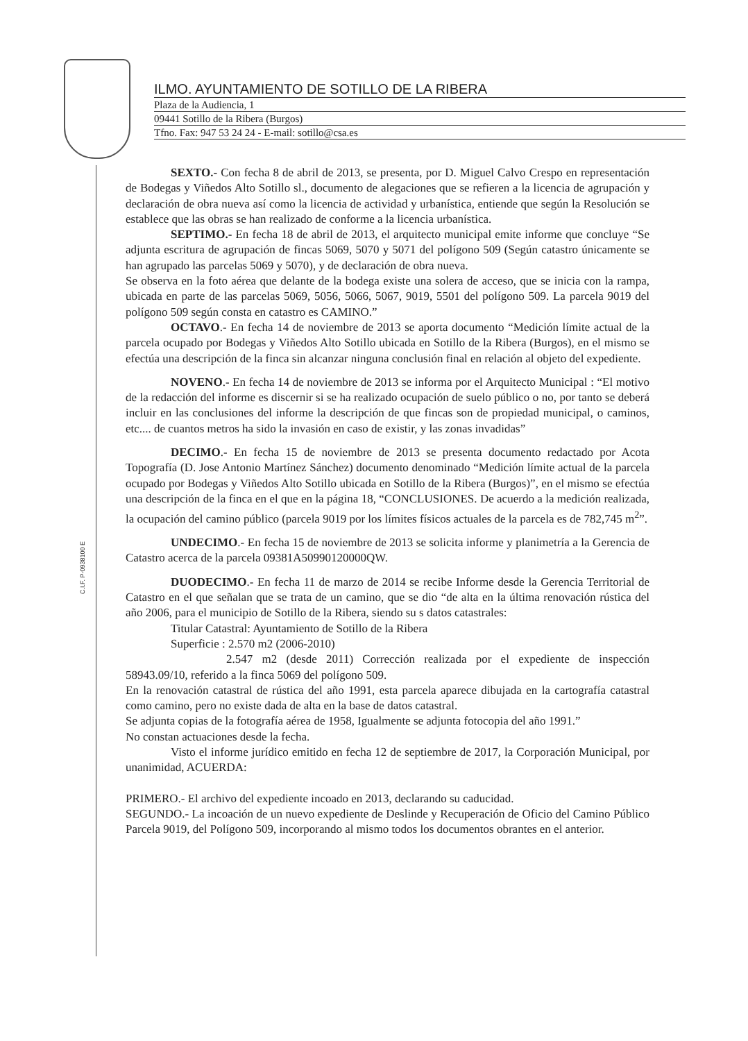ILMO. AYUNTAMIENTO DE SOTILLO DE LA RIBERA
Plaza de la Audiencia, 1
09441 Sotillo de la Ribera (Burgos)
Tfno. Fax: 947 53 24 24 - E-mail: sotillo@csa.es
C.I.F. P-0938100 E
SEXTO.- Con fecha 8 de abril de 2013, se presenta, por D. Miguel Calvo Crespo en representación de Bodegas y Viñedos Alto Sotillo sl., documento de alegaciones que se refieren a la licencia de agrupación y declaración de obra nueva así como la licencia de actividad y urbanística, entiende que según la Resolución se establece que las obras se han realizado de conforme a la licencia urbanística.
SEPTIMO.- En fecha 18 de abril de 2013, el arquitecto municipal emite informe que concluye “Se adjunta escritura de agrupación de fincas 5069, 5070 y 5071 del polígono 509 (Según catastro únicamente se han agrupado las parcelas 5069 y 5070), y de declaración de obra nueva.
Se observa en la foto aérea que delante de la bodega existe una solera de acceso, que se inicia con la rampa, ubicada en parte de las parcelas 5069, 5056, 5066, 5067, 9019, 5501 del polígono 509. La parcela 9019 del polígono 509 según consta en catastro es CAMINO.”
OCTAVO.- En fecha 14 de noviembre de 2013 se aporta documento “Medición límite actual de la parcela ocupado por Bodegas y Viñedos Alto Sotillo ubicada en Sotillo de la Ribera (Burgos), en el mismo se efectúa una descripción de la finca sin alcanzar ninguna conclusión final en relación al objeto del expediente.
NOVENO.- En fecha 14 de noviembre de 2013 se informa por el Arquitecto Municipal : “El motivo de la redacción del informe es discernir si se ha realizado ocupación de suelo público o no, por tanto se deberá incluir en las conclusiones del informe la descripción de que fincas son de propiedad municipal, o caminos, etc.... de cuantos metros ha sido la invasión en caso de existir, y las zonas invadidas”
DECIMO.- En fecha 15 de noviembre de 2013 se presenta documento redactado por Acota Topografía (D. Jose Antonio Martínez Sánchez) documento denominado “Medición límite actual de la parcela ocupado por Bodegas y Viñedos Alto Sotillo ubicada en Sotillo de la Ribera (Burgos)”, en el mismo se efectúa una descripción de la finca en el que en la página 18, “CONCLUSIONES. De acuerdo a la medición realizada, la ocupación del camino público (parcela 9019 por los límites físicos actuales de la parcela es de 782,745 m<sup>2</sup>”.
UNDECIMO.- En fecha 15 de noviembre de 2013 se solicita informe y planimetría a la Gerencia de Catastro acerca de la parcela 09381A50990120000QW.
DUODECIMO.- En fecha 11 de marzo de 2014 se recibe Informe desde la Gerencia Territorial de Catastro en el que señalan que se trata de un camino, que se dio “de alta en la última renovación rústica del año 2006, para el municipio de Sotillo de la Ribera, siendo su s datos catastrales:
Titular Catastral: Ayuntamiento de Sotillo de la Ribera
Superficie : 2.570 m2 (2006-2010)
2.547 m2 (desde 2011) Corrección realizada por el expediente de inspección 58943.09/10, referido a la finca 5069 del polígono 509.
En la renovación catastral de rústica del año 1991, esta parcela aparece dibujada en la cartografía catastral como camino, pero no existe dada de alta en la base de datos catastral.
Se adjunta copias de la fotografía aérea de 1958, Igualmente se adjunta fotocopia del año 1991.”
No constan actuaciones desde la fecha.
Visto el informe jurídico emitido en fecha 12 de septiembre de 2017, la Corporación Municipal, por unanimidad, ACUERDA:
PRIMERO.- El archivo del expediente incoado en 2013, declarando su caducidad.
SEGUNDO.- La incoación de un nuevo expediente de Deslinde y Recuperación de Oficio del Camino Público Parcela 9019, del Polígono 509, incorporando al mismo todos los documentos obrantes en el anterior.